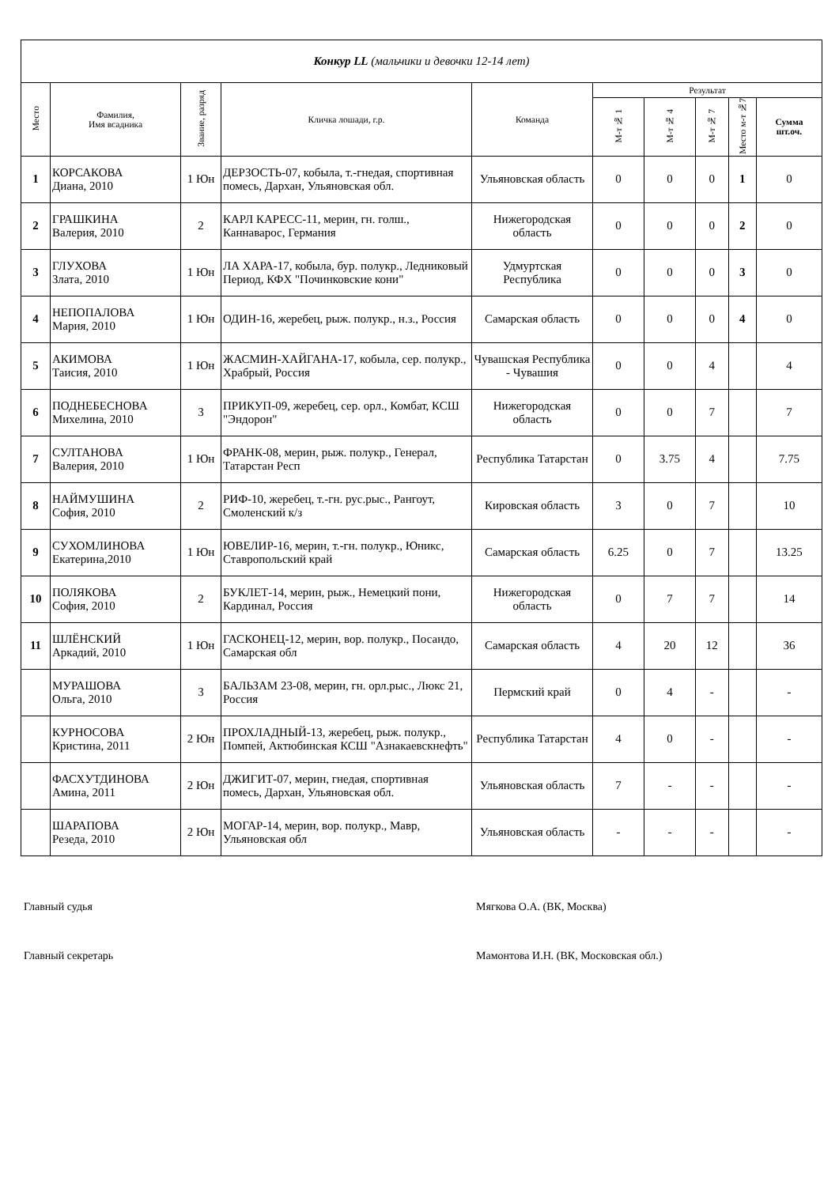| Конкур LL (мальчики и девочки 12-14 лет) | | | | | | | | | |
| Место | Фамилия, Имя всадника | Звание, разряд | Кличка лошади, г.р. | Команда | Результат | | | | |
| | | | | | М-т № 1 | М-т № 4 | М-т № 7 | Место м-т №7 | Сумма шт.оч. |
| 1 | КОРСАКОВА Диана, 2010 | 1 Юн | ДЕРЗОСТЬ-07, кобыла, т.-гнедая, спортивная помесь, Дархан, Ульяновская обл. | Ульяновская область | 0 | 0 | 0 | 1 | 0 |
| 2 | ГРАШКИНА Валерия, 2010 | 2 | КАРЛ КАРЕСС-11, мерин, гн. голш., Каннаварос, Германия | Нижегородская область | 0 | 0 | 0 | 2 | 0 |
| 3 | ГЛУХОВА Злата, 2010 | 1 Юн | ЛА ХАРА-17, кобыла, бур. полукр., Ледниковый Период, КФХ "Починковские кони" | Удмуртская Республика | 0 | 0 | 0 | 3 | 0 |
| 4 | НЕПОПАЛОВА Мария, 2010 | 1 Юн | ОДИН-16, жеребец, рыж. полукр., н.з., Россия | Самарская область | 0 | 0 | 0 | 4 | 0 |
| 5 | АКИМОВА Таисия, 2010 | 1 Юн | ЖАСМИН-ХАЙГАНА-17, кобыла, сер. полукр., Храбрый, Россия | Чувашская Республика - Чувашия | 0 | 0 | 4 | | 4 |
| 6 | ПОДНЕБЕСНОВА Михелина, 2010 | 3 | ПРИКУП-09, жеребец, сер. орл., Комбат, КСШ "Эндорон" | Нижегородская область | 0 | 0 | 7 | | 7 |
| 7 | СУЛТАНОВА Валерия, 2010 | 1 Юн | ФРАНК-08, мерин, рыж. полукр., Генерал, Татарстан Респ | Республика Татарстан | 0 | 3.75 | 4 | | 7.75 |
| 8 | НАЙМУШИНА София, 2010 | 2 | РИФ-10, жеребец, т.-гн. рус.рыс., Рангоут, Смоленский к/з | Кировская область | 3 | 0 | 7 | | 10 |
| 9 | СУХОМЛИНОВА Екатерина,2010 | 1 Юн | ЮВЕЛИР-16, мерин, т.-гн. полукр., Юникс, Ставропольский край | Самарская область | 6.25 | 0 | 7 | | 13.25 |
| 10 | ПОЛЯКОВА София, 2010 | 2 | БУКЛЕТ-14, мерин, рыж., Немецкий пони, Кардинал, Россия | Нижегородская область | 0 | 7 | 7 | | 14 |
| 11 | ШЛЁНСКИЙ Аркадий, 2010 | 1 Юн | ГАСКОНЕЦ-12, мерин, вор. полукр., Посандо, Самарская обл | Самарская область | 4 | 20 | 12 | | 36 |
| | МУРАШОВА Ольга, 2010 | 3 | БАЛЬЗАМ 23-08, мерин, гн. орл.рыс., Люкс 21, Россия | Пермский край | 0 | 4 | - | | - |
| | КУРНОСОВА Кристина, 2011 | 2 Юн | ПРОХЛАДНЫЙ-13, жеребец, рыж. полукр., Помпей, Актюбинская КСШ "Азнакаевскнефть" | Республика Татарстан | 4 | 0 | - | | - |
| | ФАСХУТДИНОВА Амина, 2011 | 2 Юн | ДЖИГИТ-07, мерин, гнедая, спортивная помесь, Дархан, Ульяновская обл. | Ульяновская область | 7 | - | - | | - |
| | ШАРАПОВА Резеда, 2010 | 2 Юн | МОГАР-14, мерин, вор. полукр., Мавр, Ульяновская обл | Ульяновская область | - | - | - | | - |
Главный судья Мягкова О.А. (ВК, Москва)
Главный секретарь Мамонтова И.Н. (ВК, Московская обл.)